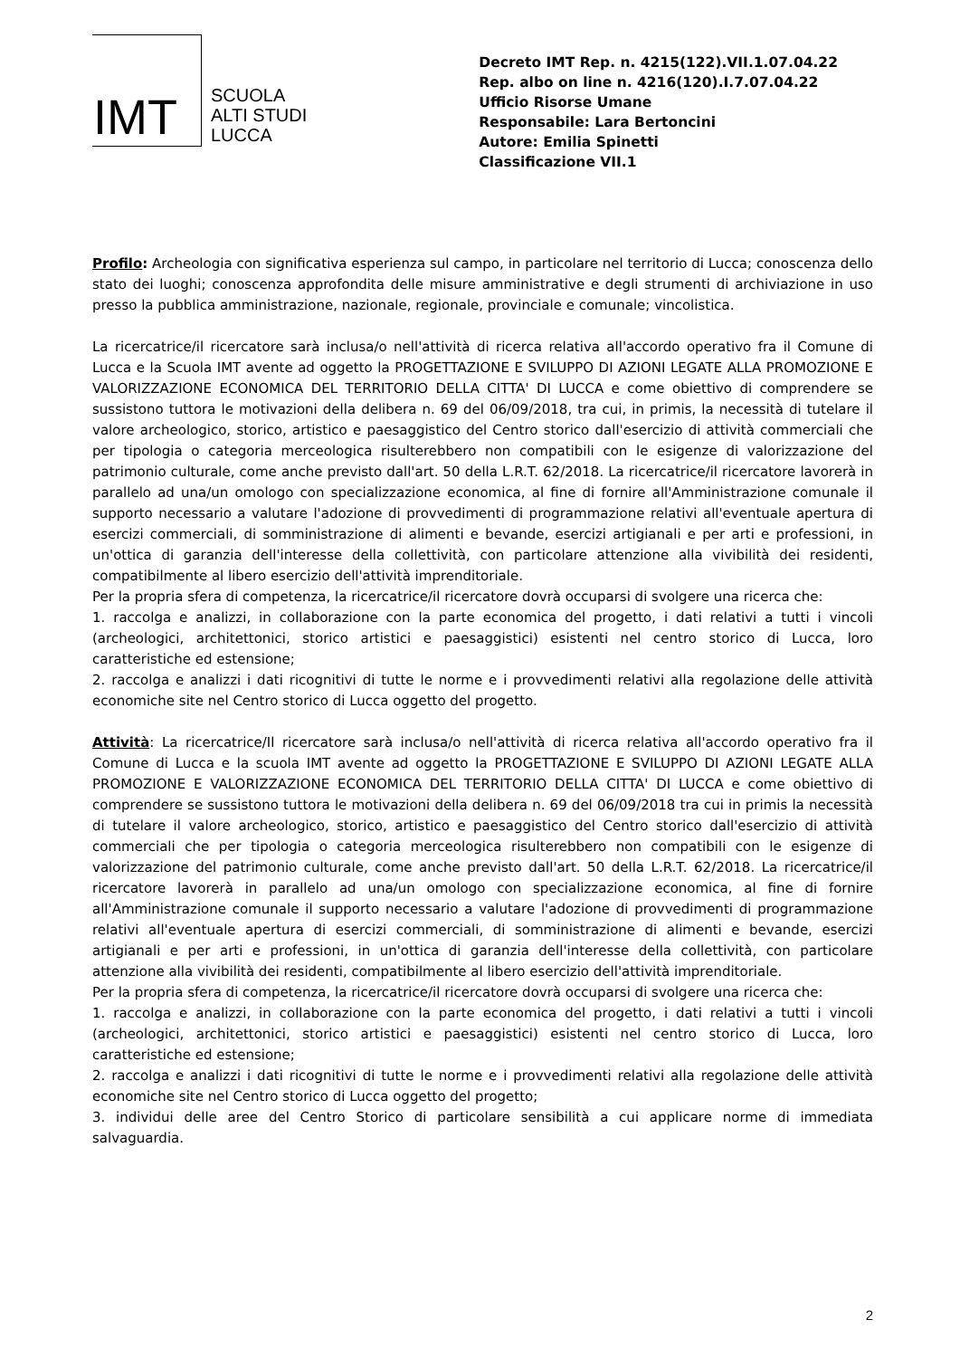IMT
SCUOLA
ALTI STUDI
LUCCA
Decreto IMT Rep. n. 4215(122).VII.1.07.04.22
Rep. albo on line n. 4216(120).I.7.07.04.22
Ufficio Risorse Umane
Responsabile: Lara Bertoncini
Autore: Emilia Spinetti
Classificazione VII.1
Profilo: Archeologia con significativa esperienza sul campo, in particolare nel territorio di Lucca; conoscenza dello stato dei luoghi; conoscenza approfondita delle misure amministrative e degli strumenti di archiviazione in uso presso la pubblica amministrazione, nazionale, regionale, provinciale e comunale; vincolistica.
La ricercatrice/il ricercatore sarà inclusa/o nell'attività di ricerca relativa all'accordo operativo fra il Comune di Lucca e la Scuola IMT avente ad oggetto la PROGETTAZIONE E SVILUPPO DI AZIONI LEGATE ALLA PROMOZIONE E VALORIZZAZIONE ECONOMICA DEL TERRITORIO DELLA CITTA' DI LUCCA e come obiettivo di comprendere se sussistono tuttora le motivazioni della delibera n. 69 del 06/09/2018, tra cui, in primis, la necessità di tutelare il valore archeologico, storico, artistico e paesaggistico del Centro storico dall'esercizio di attività commerciali che per tipologia o categoria merceologica risulterebbero non compatibili con le esigenze di valorizzazione del patrimonio culturale, come anche previsto dall'art. 50 della L.R.T. 62/2018. La ricercatrice/il ricercatore lavorerà in parallelo ad una/un omologo con specializzazione economica, al fine di fornire all'Amministrazione comunale il supporto necessario a valutare l'adozione di provvedimenti di programmazione relativi all'eventuale apertura di esercizi commerciali, di somministrazione di alimenti e bevande, esercizi artigianali e per arti e professioni, in un'ottica di garanzia dell'interesse della collettività, con particolare attenzione alla vivibilità dei residenti, compatibilmente al libero esercizio dell'attività imprenditoriale.
Per la propria sfera di competenza, la ricercatrice/il ricercatore dovrà occuparsi di svolgere una ricerca che:
1. raccolga e analizzi, in collaborazione con la parte economica del progetto, i dati relativi a tutti i vincoli (archeologici, architettonici, storico artistici e paesaggistici) esistenti nel centro storico di Lucca, loro caratteristiche ed estensione;
2. raccolga e analizzi i dati ricognitivi di tutte le norme e i provvedimenti relativi alla regolazione delle attività economiche site nel Centro storico di Lucca oggetto del progetto.
Attività: La ricercatrice/Il ricercatore sarà inclusa/o nell'attività di ricerca relativa all'accordo operativo fra il Comune di Lucca e la scuola IMT avente ad oggetto la PROGETTAZIONE E SVILUPPO DI AZIONI LEGATE ALLA PROMOZIONE E VALORIZZAZIONE ECONOMICA DEL TERRITORIO DELLA CITTA' DI LUCCA e come obiettivo di comprendere se sussistono tuttora le motivazioni della delibera n. 69 del 06/09/2018 tra cui in primis la necessità di tutelare il valore archeologico, storico, artistico e paesaggistico del Centro storico dall'esercizio di attività commerciali che per tipologia o categoria merceologica risulterebbero non compatibili con le esigenze di valorizzazione del patrimonio culturale, come anche previsto dall'art. 50 della L.R.T. 62/2018. La ricercatrice/il ricercatore lavorerà in parallelo ad una/un omologo con specializzazione economica, al fine di fornire all'Amministrazione comunale il supporto necessario a valutare l'adozione di provvedimenti di programmazione relativi all'eventuale apertura di esercizi commerciali, di somministrazione di alimenti e bevande, esercizi artigianali e per arti e professioni, in un'ottica di garanzia dell'interesse della collettività, con particolare attenzione alla vivibilità dei residenti, compatibilmente al libero esercizio dell'attività imprenditoriale.
Per la propria sfera di competenza, la ricercatrice/il ricercatore dovrà occuparsi di svolgere una ricerca che:
1. raccolga e analizzi, in collaborazione con la parte economica del progetto, i dati relativi a tutti i vincoli (archeologici, architettonici, storico artistici e paesaggistici) esistenti nel centro storico di Lucca, loro caratteristiche ed estensione;
2. raccolga e analizzi i dati ricognitivi di tutte le norme e i provvedimenti relativi alla regolazione delle attività economiche site nel Centro storico di Lucca oggetto del progetto;
3. individui delle aree del Centro Storico di particolare sensibilità a cui applicare norme di immediata salvaguardia.
2